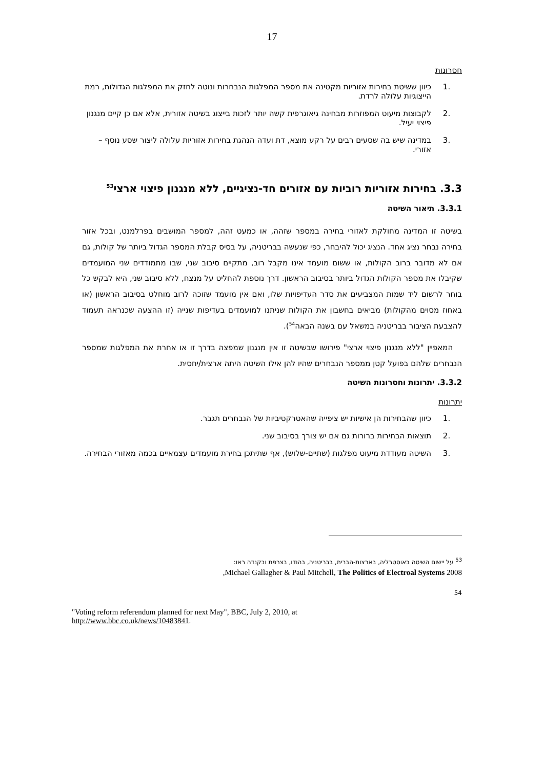17
חסרונות
.1 כיוון ששיטת בחירות אזוריות מקטינה את מספר המפלגות הנבחרות ונוטה לחזק את המפלגות הגדולות, רמת הייצוגיות עלולה לרדת.
.2 לקבוצות מיעוט המפוזרות מבחינה גיאוגרפית קשה יותר לזכות בייצוג בשיטה אזורית, אלא אם כן קיים מנגנון פיצוי יעיל.
.3 במדינה שיש בה שסעים רבים על רקע מוצא, דת ועדה הנהגת בחירות אזוריות עלולה ליצור שסע נוסף – אזורי.
3.3. בחירות אזוריות רוביות עם אזורים חד-נציגיים, ללא מנגנון פיצוי ארצי<sup>53</sup>
3.3.1. תיאור השיטה
בשיטה זו המדינה מחולקת לאזורי בחירה במספר שזהה, או כמעט זהה, למספר המושבים בפרלמנט, ובכל אזור בחירה נבחר נציג אחד. הנציג יכול להיבחר, כפי שנעשה בבריטניה, על בסיס קבלת המספר הגדול ביותר של קולות, גם אם לא מדובר ברוב הקולות, או ששום מועמד אינו מקבל רוב, מתקיים סיבוב שני, שבו מתמודדים שני המועמדים שקיבלו את מספר הקולות הגדול ביותר בסיבוב הראשון. דרך נוספת להחליט על מנצח, ללא סיבוב שני, היא לבקש כל בוחר לרשום ליד שמות המצביעים את סדר העדיפויות שלו, ואם אין מועמד שזוכה לרוב מוחלט בסיבוב הראשון (או באחוז מסוים מהקולות) מביאים בחשבון את הקולות שניתנו למועמדים בעדיפות שנייה (זו ההצעה שכנראה תעמוד להצבעת הציבור בבריטניה במשאל עם בשנה הבאה<sup>54</sup>).
המאפיין "ללא מנגנון פיצוי ארצי" פירושו שבשיטה זו אין מנגנון שמפצה בדרך זו או אחרת את המפלגות שמספר הנבחרים שלהם בפועל קטן ממספר הנבחרים שהיו להן אילו השיטה היתה ארצית/יחסית.
3.3.2. יתרונות וחסרונות השיטה
יתרונות
.1 כיוון שהבחירות הן אישיות יש ציפייה שהאטרקטיביות של הנבחרים תגבר.
.2 תוצאות הבחירות ברורות גם אם יש צורך בסיבוב שני.
.3 השיטה מעודדת מיעוט מפלגות (שתיים-שלוש), אף שתיתכן בחירת מועמדים עצמאיים בכמה מאזורי הבחירה.
<sup>53</sup> על יישום השיטה באוסטרליה, בארצות-הברית, בבריטניה, בהודו, בצרפת ובקנדה ראו:
Michael Gallagher & Paul Mitchell, The Politics of Electroal Systems 2008,
54
"Voting reform referendum planned for next May", BBC, July 2, 2010, at
http://www.bbc.co.uk/news/10483841.